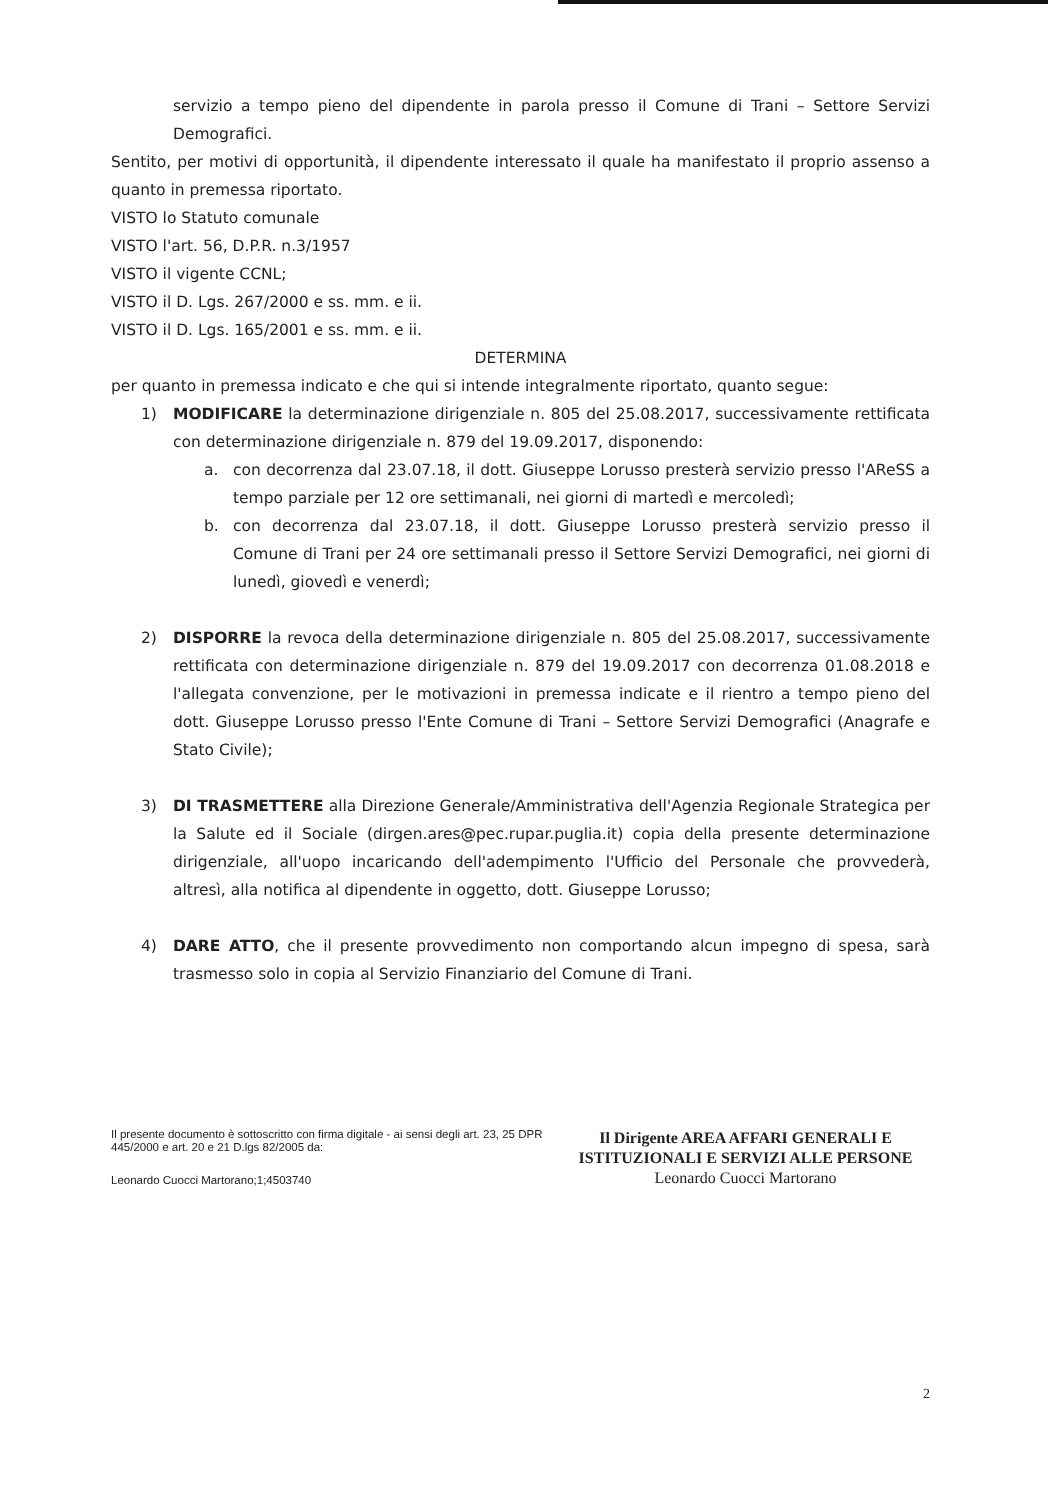servizio a tempo pieno del dipendente in parola presso il Comune di Trani – Settore Servizi Demografici.
Sentito, per motivi di opportunità, il dipendente interessato il quale ha manifestato il proprio assenso a quanto in premessa riportato.
VISTO lo Statuto comunale
VISTO l'art. 56, D.P.R. n.3/1957
VISTO il vigente CCNL;
VISTO il D. Lgs. 267/2000 e ss. mm. e ii.
VISTO il D. Lgs. 165/2001 e ss. mm. e ii.
DETERMINA
per quanto in premessa indicato e che qui si intende integralmente riportato, quanto segue:
1) MODIFICARE la determinazione dirigenziale n. 805 del 25.08.2017, successivamente rettificata con determinazione dirigenziale n. 879 del 19.09.2017, disponendo:
a. con decorrenza dal 23.07.18, il dott. Giuseppe Lorusso presterà servizio presso l'AReSS a tempo parziale per 12 ore settimanali, nei giorni di martedì e mercoledì;
b. con decorrenza dal 23.07.18, il dott. Giuseppe Lorusso presterà servizio presso il Comune di Trani per 24 ore settimanali presso il Settore Servizi Demografici, nei giorni di lunedì, giovedì e venerdì;
2) DISPORRE la revoca della determinazione dirigenziale n. 805 del 25.08.2017, successivamente rettificata con determinazione dirigenziale n. 879 del 19.09.2017 con decorrenza 01.08.2018 e l'allegata convenzione, per le motivazioni in premessa indicate e il rientro a tempo pieno del dott. Giuseppe Lorusso presso l'Ente Comune di Trani – Settore Servizi Demografici (Anagrafe e Stato Civile);
3) DI TRASMETTERE alla Direzione Generale/Amministrativa dell'Agenzia Regionale Strategica per la Salute ed il Sociale (dirgen.ares@pec.rupar.puglia.it) copia della presente determinazione dirigenziale, all'uopo incaricando dell'adempimento l'Ufficio del Personale che provvederà, altresì, alla notifica al dipendente in oggetto, dott. Giuseppe Lorusso;
4) DARE ATTO, che il presente provvedimento non comportando alcun impegno di spesa, sarà trasmesso solo in copia al Servizio Finanziario del Comune di Trani.
Il presente documento è sottoscritto con firma digitale - ai sensi degli art. 23, 25 DPR 445/2000 e art. 20 e 21 D.lgs 82/2005 da:
Leonardo Cuocci Martorano;1;4503740
Il Dirigente AREA AFFARI GENERALI E ISTITUZIONALI E SERVIZI ALLE PERSONE
Leonardo Cuocci Martorano
2